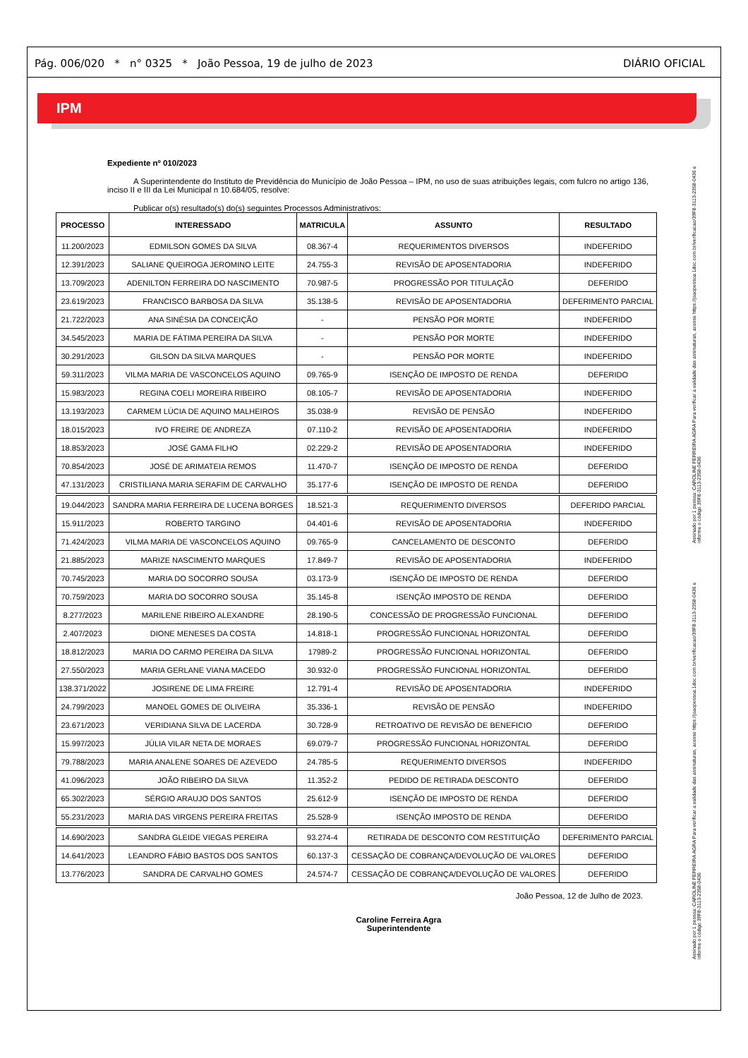Pág. 006/020 * n° 0325 * João Pessoa, 19 de julho de 2023 DIÁRIO OFICIAL
IPM
Expediente nº 010/2023
A Superintendente do Instituto de Previdência do Município de João Pessoa – IPM, no uso de suas atribuições legais, com fulcro no artigo 136, inciso II e III da Lei Municipal n 10.684/05, resolve:
Publicar o(s) resultado(s) do(s) seguintes Processos Administrativos:
| PROCESSO | INTERESSADO | MATRICULA | ASSUNTO | RESULTADO |
| --- | --- | --- | --- | --- |
| 11.200/2023 | EDMILSON GOMES DA SILVA | 08.367-4 | REQUERIMENTOS DIVERSOS | INDEFERIDO |
| 12.391/2023 | SALIANE QUEIROGA JEROMINO LEITE | 24.755-3 | REVISÃO DE APOSENTADORIA | INDEFERIDO |
| 13.709/2023 | ADENILTON FERREIRA DO NASCIMENTO | 70.987-5 | PROGRESSÃO POR TITULAÇÃO | DEFERIDO |
| 23.619/2023 | FRANCISCO BARBOSA DA SILVA | 35.138-5 | REVISÃO DE APOSENTADORIA | DEFERIMENTO PARCIAL |
| 21.722/2023 | ANA SINÉSIA DA CONCEIÇÃO | - | PENSÃO POR MORTE | INDEFERIDO |
| 34.545/2023 | MARIA DE FÁTIMA PEREIRA DA SILVA | - | PENSÃO POR MORTE | INDEFERIDO |
| 30.291/2023 | GILSON DA SILVA MARQUES | - | PENSÃO POR MORTE | INDEFERIDO |
| 59.311/2023 | VILMA MARIA DE VASCONCELOS AQUINO | 09.765-9 | ISENÇÃO DE IMPOSTO DE RENDA | DEFERIDO |
| 15.983/2023 | REGINA COELI MOREIRA RIBEIRO | 08.105-7 | REVISÃO DE APOSENTADORIA | INDEFERIDO |
| 13.193/2023 | CARMEM LÚCIA DE AQUINO MALHEIROS | 35.038-9 | REVISÃO DE PENSÃO | INDEFERIDO |
| 18.015/2023 | IVO FREIRE DE ANDREZA | 07.110-2 | REVISÃO DE APOSENTADORIA | INDEFERIDO |
| 18.853/2023 | JOSÉ GAMA FILHO | 02.229-2 | REVISÃO DE APOSENTADORIA | INDEFERIDO |
| 70.854/2023 | JOSÉ DE ARIMATEIA REMOS | 11.470-7 | ISENÇÃO DE IMPOSTO DE RENDA | DEFERIDO |
| 47.131/2023 | CRISTILIANA MARIA SERAFIM DE CARVALHO | 35.177-6 | ISENÇÃO DE IMPOSTO DE RENDA | DEFERIDO |
| 19.044/2023 | SANDRA MARIA FERREIRA DE LUCENA BORGES | 18.521-3 | REQUERIMENTO DIVERSOS | DEFERIDO PARCIAL |
| 15.911/2023 | ROBERTO TARGINO | 04.401-6 | REVISÃO DE APOSENTADORIA | INDEFERIDO |
| 71.424/2023 | VILMA MARIA DE VASCONCELOS AQUINO | 09.765-9 | CANCELAMENTO DE DESCONTO | DEFERIDO |
| 21.885/2023 | MARIZE NASCIMENTO MARQUES | 17.849-7 | REVISÃO DE APOSENTADORIA | INDEFERIDO |
| 70.745/2023 | MARIA DO SOCORRO SOUSA | 03.173-9 | ISENÇÃO DE IMPOSTO DE RENDA | DEFERIDO |
| 70.759/2023 | MARIA DO SOCORRO SOUSA | 35.145-8 | ISENÇÃO IMPOSTO DE RENDA | DEFERIDO |
| 8.277/2023 | MARILENE RIBEIRO ALEXANDRE | 28.190-5 | CONCESSÃO DE PROGRESSÃO FUNCIONAL | DEFERIDO |
| 2.407/2023 | DIONE MENESES DA COSTA | 14.818-1 | PROGRESSÃO FUNCIONAL HORIZONTAL | DEFERIDO |
| 18.812/2023 | MARIA DO CARMO PEREIRA DA SILVA | 17989-2 | PROGRESSÃO FUNCIONAL HORIZONTAL | DEFERIDO |
| 27.550/2023 | MARIA GERLANE VIANA MACEDO | 30.932-0 | PROGRESSÃO FUNCIONAL HORIZONTAL | DEFERIDO |
| 138.371/2022 | JOSIRENE DE LIMA FREIRE | 12.791-4 | REVISÃO DE APOSENTADORIA | INDEFERIDO |
| 24.799/2023 | MANOEL GOMES DE OLIVEIRA | 35.336-1 | REVISÃO DE PENSÃO | INDEFERIDO |
| 23.671/2023 | VERIDIANA SILVA DE LACERDA | 30.728-9 | RETROATIVO DE REVISÃO DE BENEFICIO | DEFERIDO |
| 15.997/2023 | JÚLIA VILAR NETA DE MORAES | 69.079-7 | PROGRESSÃO FUNCIONAL HORIZONTAL | DEFERIDO |
| 79.788/2023 | MARIA ANALENE SOARES DE AZEVEDO | 24.785-5 | REQUERIMENTO DIVERSOS | INDEFERIDO |
| 41.096/2023 | JOÃO RIBEIRO DA SILVA | 11.352-2 | PEDIDO DE RETIRADA DESCONTO | DEFERIDO |
| 65.302/2023 | SÉRGIO ARAUJO DOS SANTOS | 25.612-9 | ISENÇÃO DE IMPOSTO DE RENDA | DEFERIDO |
| 55.231/2023 | MARIA DAS VIRGENS PEREIRA FREITAS | 25.528-9 | ISENÇÃO IMPOSTO DE RENDA | DEFERIDO |
| 14.690/2023 | SANDRA GLEIDE VIEGAS PEREIRA | 93.274-4 | RETIRADA DE DESCONTO COM RESTITUIÇÃO | DEFERIMENTO PARCIAL |
| 14.641/2023 | LEANDRO FÁBIO BASTOS DOS SANTOS | 60.137-3 | CESSAÇÃO DE COBRANÇA/DEVOLUÇÃO DE VALORES | DEFERIDO |
| 13.776/2023 | SANDRA DE CARVALHO GOMES | 24.574-7 | CESSAÇÃO DE COBRANÇA/DEVOLUÇÃO DE VALORES | DEFERIDO |
João Pessoa, 12 de Julho de 2023.
Caroline Ferreira Agra
Superintendente
Assinado por 1 pessoa: CAROLINE FERREIRA AGRA Para verificar a validade das assinaturas, acesse https://joaopessoa.1doc.com.br/verificacao/39F8-3113-2358-0436 e informe o código 39F8-3113-2358-0436
Assinado por 1 pessoa: CAROLINE FERREIRA AGRA Para verificar a validade das assinaturas, acesse https://joaopessoa.1doc.com.br/verificacao/39F8-3113-2358-0436 e informe o código 39F8-3113-2358-0436